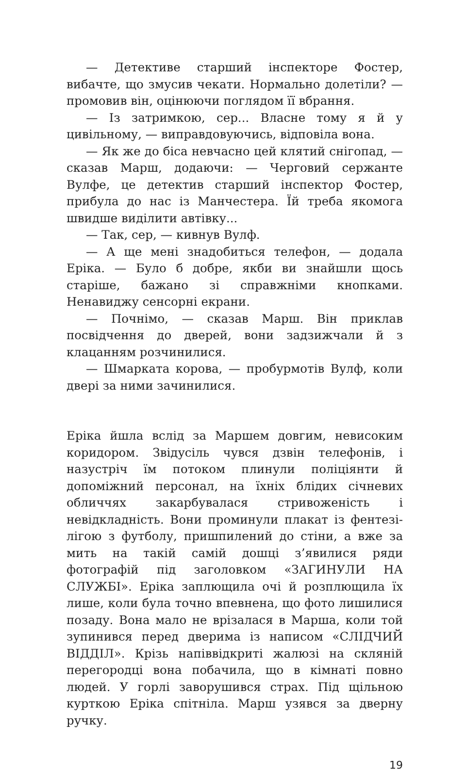— Детективе старший інспекторе Фостер, вибачте, що змусив чекати. Нормально долетіли? — промовив він, оцінюючи поглядом її вбрання.
— Із затримкою, сер... Власне тому я й у цивільному, — виправдовуючись, відповіла вона.
— Як же до біса невчасно цей клятий снігопад, — сказав Марш, додаючи: — Черговий сержанте Вулфе, це детектив старший інспектор Фостер, прибула до нас із Манчестера. Їй треба якомога швидше виділити автівку...
— Так, сер, — кивнув Вулф.
— А ще мені знадобиться телефон, — додала Еріка. — Було б добре, якби ви знайшли щось старіше, бажано зі справжніми кнопками. Ненавиджу сенсорні екрани.
— Почнімо, — сказав Марш. Він приклав посвідчення до дверей, вони задзижчали й з клацанням розчинилися.
— Шмарката корова, — пробурмотів Вулф, коли двері за ними зачинилися.
Еріка йшла вслід за Маршем довгим, невисоким коридором. Звідусіль чувся дзвін телефонів, і назустріч їм потоком плинули поліціянти й допоміжний персонал, на їхніх блідих січневих обличчях закарбувалася стривоженість і невідкладність. Вони проминули плакат із фентезі-лігою з футболу, пришпилений до стіни, а вже за мить на такій самій дошці з’явилися ряди фотографій під заголовком «ЗАГИНУЛИ НА СЛУЖБІ». Еріка заплющила очі й розплющила їх лише, коли була точно впевнена, що фото лишилися позаду. Вона мало не врізалася в Марша, коли той зупинився перед дверима із написом «СЛІДЧИЙ ВІДДІЛ». Крізь напіввідкриті жалюзі на скляній перегородці вона побачила, що в кімнаті повно людей. У горлі заворушився страх. Під щільною курткою Еріка спітніла. Марш узявся за дверну ручку.
19